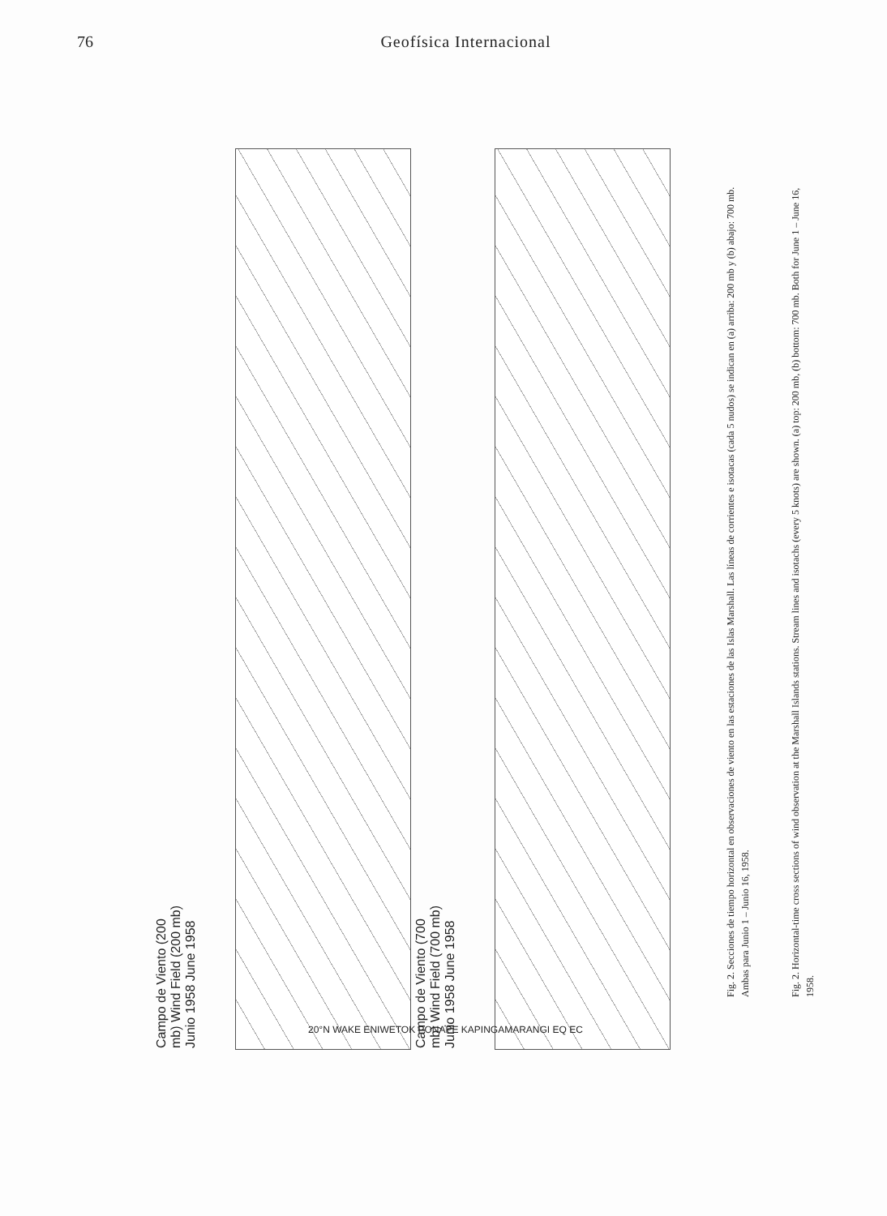76 Geofísica Internacional
Campo de Viento (200 mb) Wind Field (200 mb) Junio 1958 June 1958
Campo de Viento (700 mb) Wind Field (700 mb) Junio 1958 June 1958
20°N WAKE ENIWETOK PONAPE KAPINGAMARANGI EQ EC
Fig. 2. Secciones de tiempo horizontal en observaciones de viento en las estaciones de las Islas Marshall. Las líneas de corrientes e isotacas (cada 5 nudos) se indican en (a) arriba: 200 mb y (b) abajo: 700 mb. Ambas para Junio 1 – Junio 16, 1958.
Fig. 2. Horizontal-time cross sections of wind observation at the Marshall Islands stations. Stream lines and isotachs (every 5 knots) are shown. (a) top: 200 mb, (b) bottom: 700 mb. Both for June 1 – June 16, 1958.